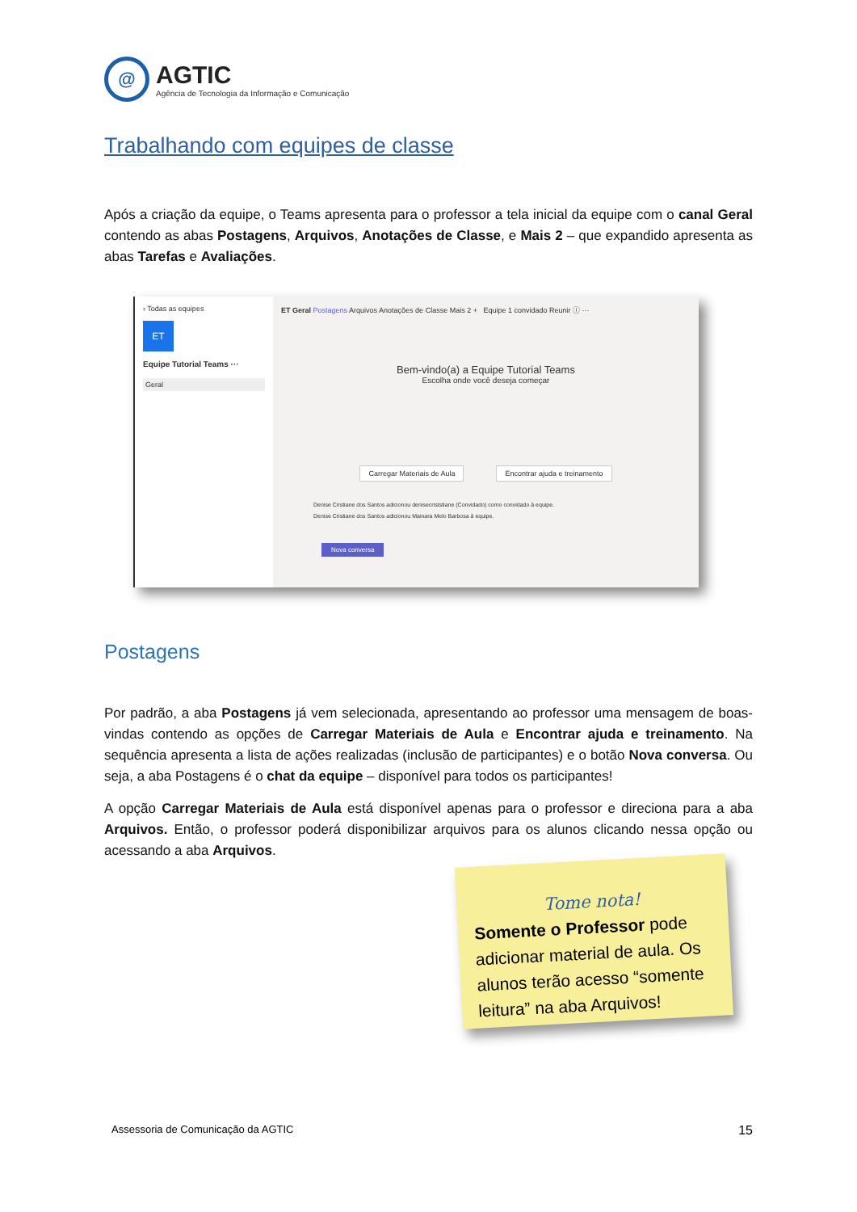@
AGTIC
Agência de Tecnologia da Informação e Comunicação
Trabalhando com equipes de classe
Após a criação da equipe, o Teams apresenta para o professor a tela inicial da equipe com o canal Geral contendo as abas Postagens, Arquivos, Anotações de Classe, e Mais 2 – que expandido apresenta as abas Tarefas e Avaliações.
‹ Todas as equipes
ET
Equipe Tutorial Teams ···
Geral
ET Geral Postagens Arquivos Anotações de Classe Mais 2 + Equipe 1 convidado Reunir ⓘ ···
Bem-vindo(a) a Equipe Tutorial Teams
Escolha onde você deseja começar
Carregar Materiais de Aula Encontrar ajuda e treinamento
Denise Cristiane dos Santos adicionou denisecriststiane (Convidado) como convidado à equipe.
Denise Cristiane dos Santos adicionou Mainara Melo Barbosa à equipe.
Nova conversa
Postagens
Por padrão, a aba Postagens já vem selecionada, apresentando ao professor uma mensagem de boas-vindas contendo as opções de Carregar Materiais de Aula e Encontrar ajuda e treinamento. Na sequência apresenta a lista de ações realizadas (inclusão de participantes) e o botão Nova conversa. Ou seja, a aba Postagens é o chat da equipe – disponível para todos os participantes!
A opção Carregar Materiais de Aula está disponível apenas para o professor e direciona para a aba Arquivos. Então, o professor poderá disponibilizar arquivos para os alunos clicando nessa opção ou acessando a aba Arquivos.
Tome nota!
Somente o Professor pode adicionar material de aula. Os alunos terão acesso “somente leitura” na aba Arquivos!
Assessoria de Comunicação da AGTIC 15